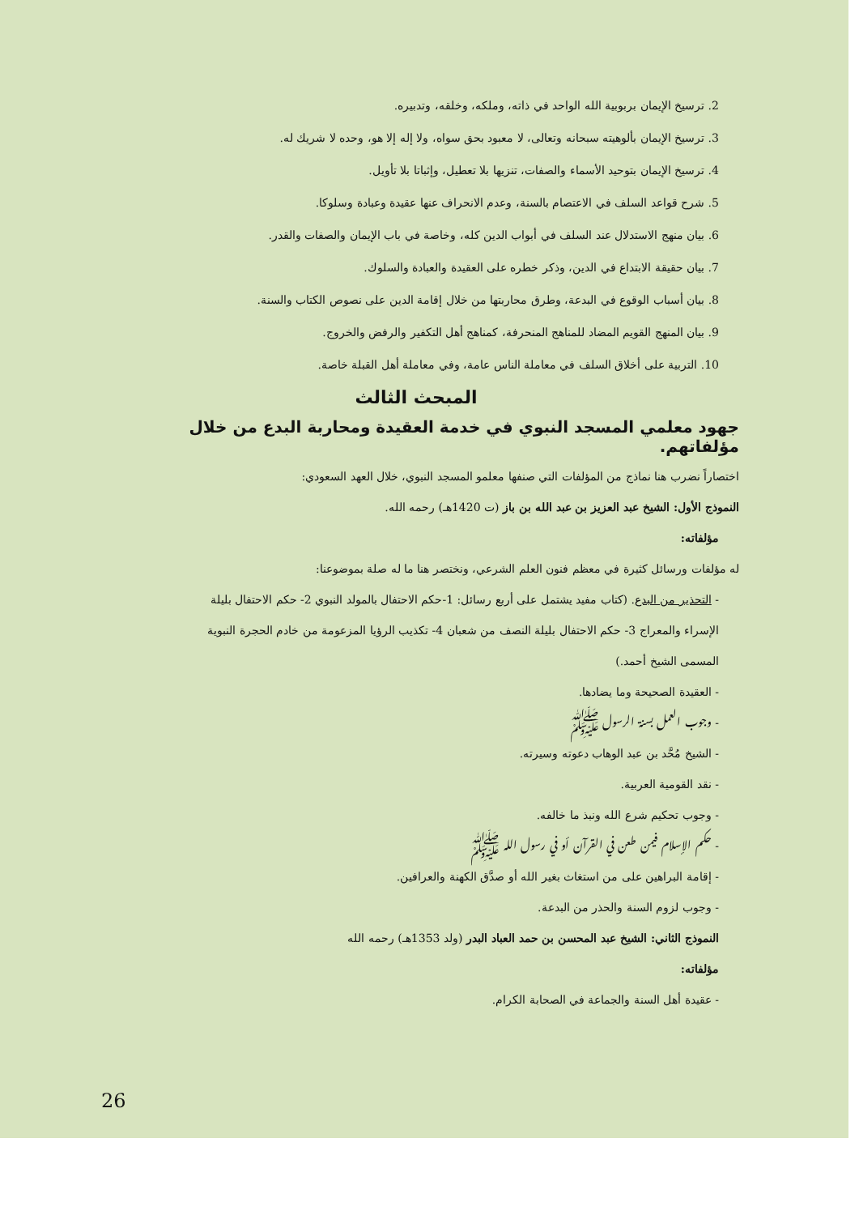2. ترسيخ الإيمان بربوبية الله الواحد في ذاته، وملكه، وخلقه، وتدبيره.
3. ترسيخ الإيمان بألوهيته سبحانه وتعالى، لا معبود بحق سواه، ولا إله إلا هو، وحده لا شريك له.
4. ترسيخ الإيمان بتوحيد الأسماء والصفات، تنزيها بلا تعطيل، وإثباتا بلا تأويل.
5. شرح قواعد السلف في الاعتصام بالسنة، وعدم الانحراف عنها عقيدة وعبادة وسلوكا.
6. بيان منهج الاستدلال عند السلف في أبواب الدين كله، وخاصة في باب الإيمان والصفات والقدر.
7. بيان حقيقة الابتداع في الدين، وذكر خطره على العقيدة والعبادة والسلوك.
8. بيان أسباب الوقوع في البدعة، وطرق محاربتها من خلال إقامة الدين على نصوص الكتاب والسنة.
9. بيان المنهج القويم المضاد للمناهج المنحرفة، كمناهج أهل التكفير والرفض والخروج.
10. التربية على أخلاق السلف في معاملة الناس عامة، وفي معاملة أهل القبلة خاصة.
المبحث الثالث
جهود معلمي المسجد النبوي في خدمة العقيدة ومحاربة البدع من خلال مؤلفاتهم.
اختصاراً نضرب هنا نماذج من المؤلفات التي صنفها معلمو المسجد النبوي، خلال العهد السعودي:
النموذج الأول: الشيخ عبد العزيز بن عبد الله بن باز (ت 1420هـ) رحمه الله.
مؤلفاته:
له مؤلفات ورسائل كثيرة في معظم فنون العلم الشرعي، ونختصر هنا ما له صلة بموضوعنا:
- التحذير من البدع. (كتاب مفيد يشتمل على أربع رسائل: 1-حكم الاحتفال بالمولد النبوي 2- حكم الاحتفال بليلة الإسراء والمعراج 3- حكم الاحتفال بليلة النصف من شعبان 4- تكذيب الرؤيا المزعومة من خادم الحجرة النبوية المسمى الشيخ أحمد.)
- العقيدة الصحيحة وما يضادها.
- وجوب العمل بسنة الرسول ﷺ
- الشيخ مُحَّد بن عبد الوهاب دعوته وسيرته.
- نقد القومية العربية.
- وجوب تحكيم شرع الله ونبذ ما خالفه.
- حكم الإسلام فيمن طعن في القرآن أو في رسول الله ﷺ
- إقامة البراهين على من استغاث بغير الله أو صدَّق الكهنة والعرافين.
- وجوب لزوم السنة والحذر من البدعة.
النموذج الثاني: الشيخ عبد المحسن بن حمد العباد البدر (ولد 1353هـ) رحمه الله
مؤلفاته:
- عقيدة أهل السنة والجماعة في الصحابة الكرام.
26